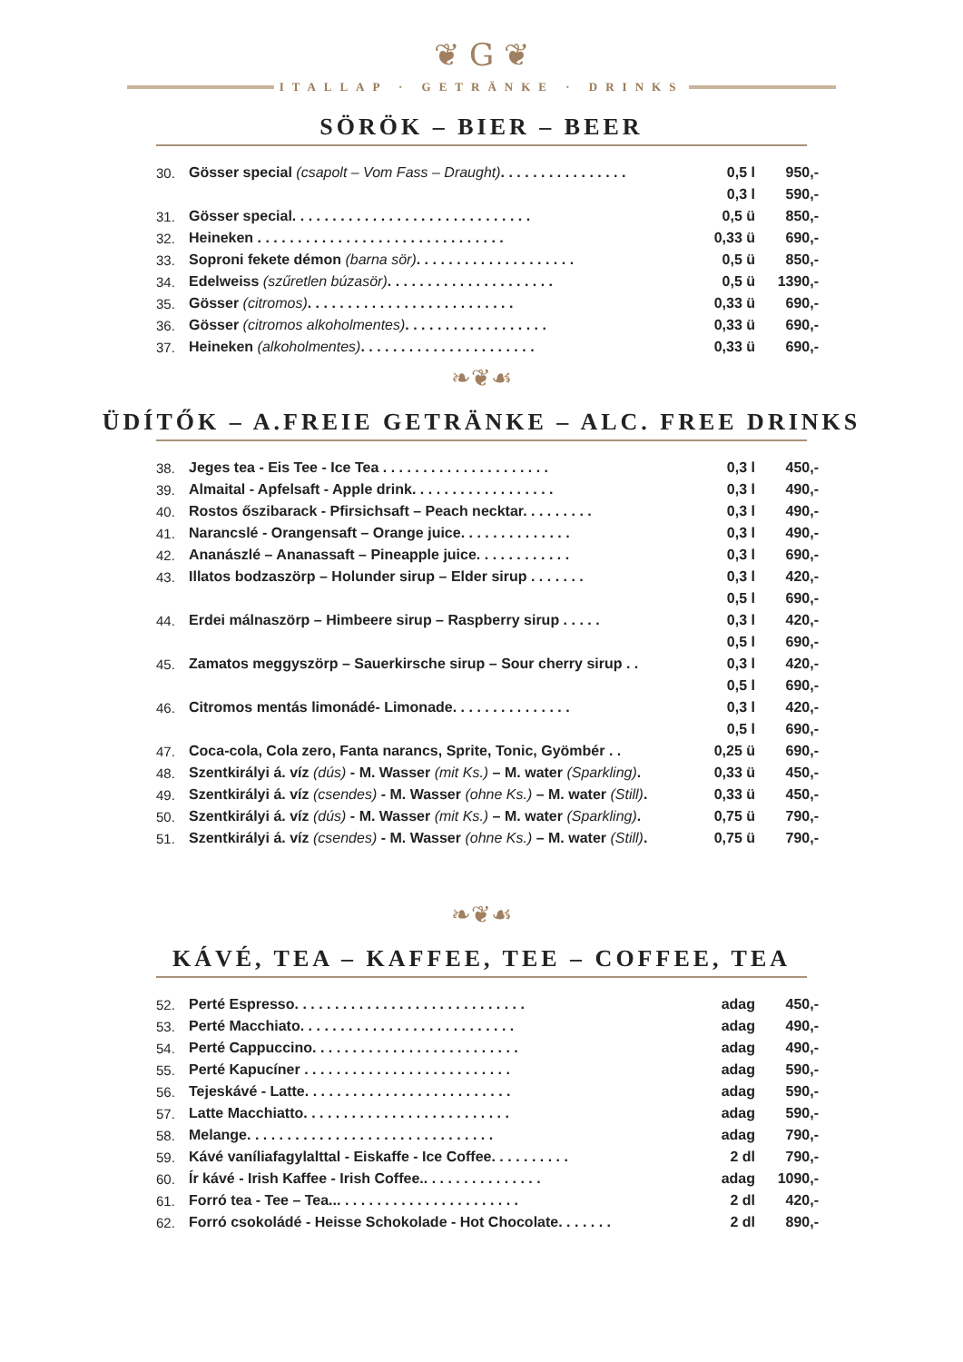❦ G ❦
ITALLAP · GETRÄNKE · DRINKS
SÖRÖK – BIER – BEER
| 30. | Gösser special (csapolt – Vom Fass – Draught) . . . . . . . . . . . . . . . . | 0,5 l | 950,- |
| | | 0,3 l | 590,- |
| 31. | Gösser special. . . . . . . . . . . . . . . . . . . . . . . . . . . . . . | 0,5 ü | 850,- |
| 32. | Heineken . . . . . . . . . . . . . . . . . . . . . . . . . . . . . . . | 0,33 ü | 690,- |
| 33. | Soproni fekete démon (barna sör) . . . . . . . . . . . . . . . . . . . . | 0,5 ü | 850,- |
| 34. | Edelweiss (szűretlen búzasör) . . . . . . . . . . . . . . . . . . . . . | 0,5 ü | 1390,- |
| 35. | Gösser (citromos) . . . . . . . . . . . . . . . . . . . . . . . . . . | 0,33 ü | 690,- |
| 36. | Gösser (citromos alkoholmentes) . . . . . . . . . . . . . . . . . . | 0,33 ü | 690,- |
| 37. | Heineken (alkoholmentes) . . . . . . . . . . . . . . . . . . . . . . | 0,33 ü | 690,- |
❧❦☙
ÜDÍTŐK – A.FREIE GETRÄNKE – ALC. FREE DRINKS
| 38. | Jeges tea - Eis Tee - Ice Tea . . . . . . . . . . . . . . . . . . . . . | 0,3 l | 450,- |
| 39. | Almaital - Apfelsaft - Apple drink. . . . . . . . . . . . . . . . . . | 0,3 l | 490,- |
| 40. | Rostos őszibarack - Pfirsichsaft – Peach necktar. . . . . . . . . | 0,3 l | 490,- |
| 41. | Narancslé - Orangensaft – Orange juice. . . . . . . . . . . . . . | 0,3 l | 490,- |
| 42. | Ananászlé – Ananassaft – Pineapple juice. . . . . . . . . . . . | 0,3 l | 690,- |
| 43. | Illatos bodzaszörp – Holunder sirup – Elder sirup . . . . . . . | 0,3 l | 420,- |
| | | 0,5 l | 690,- |
| 44. | Erdei málnaszörp – Himbeere sirup – Raspberry sirup . . . . . | 0,3 l | 420,- |
| | | 0,5 l | 690,- |
| 45. | Zamatos meggyszörp – Sauerkirsche sirup – Sour cherry sirup . . | 0,3 l | 420,- |
| | | 0,5 l | 690,- |
| 46. | Citromos mentás limonádé- Limonade. . . . . . . . . . . . . . . | 0,3 l | 420,- |
| | | 0,5 l | 690,- |
| 47. | Coca-cola, Cola zero, Fanta narancs, Sprite, Tonic, Gyömbér . . | 0,25 ü | 690,- |
| 48. | Szentkirályi á. víz (dús) - M. Wasser (mit Ks.) – M. water (Sparkling) . | 0,33 ü | 450,- |
| 49. | Szentkirályi á. víz (csendes) - M. Wasser (ohne Ks.) – M. water (Still) . | 0,33 ü | 450,- |
| 50. | Szentkirályi á. víz (dús) - M. Wasser (mit Ks.) – M. water (Sparkling) . | 0,75 ü | 790,- |
| 51. | Szentkirályi á. víz (csendes) - M. Wasser (ohne Ks.) – M. water (Still) . | 0,75 ü | 790,- |
❧❦☙
KÁVÉ, TEA – KAFFEE, TEE – COFFEE, TEA
| 52. | Perté Espresso. . . . . . . . . . . . . . . . . . . . . . . . . . . . . | adag | 450,- |
| 53. | Perté Macchiato. . . . . . . . . . . . . . . . . . . . . . . . . . . | adag | 490,- |
| 54. | Perté Cappuccino. . . . . . . . . . . . . . . . . . . . . . . . . . | adag | 490,- |
| 55. | Perté Kapucíner . . . . . . . . . . . . . . . . . . . . . . . . . . | adag | 590,- |
| 56. | Tejeskávé - Latte. . . . . . . . . . . . . . . . . . . . . . . . . . | adag | 590,- |
| 57. | Latte Macchiatto. . . . . . . . . . . . . . . . . . . . . . . . . . | adag | 590,- |
| 58. | Melange. . . . . . . . . . . . . . . . . . . . . . . . . . . . . . . | adag | 790,- |
| 59. | Kávé vaníliafagylalttal - Eiskaffe - Ice Coffee. . . . . . . . . . | 2 dl | 790,- |
| 60. | Ír kávé - Irish Kaffee - Irish Coffee.. . . . . . . . . . . . . . . | adag | 1090,- |
| 61. | Forró tea - Tee – Tea... . . . . . . . . . . . . . . . . . . . . . . | 2 dl | 420,- |
| 62. | Forró csokoládé - Heisse Schokolade - Hot Chocolate. . . . . . . | 2 dl | 890,- |